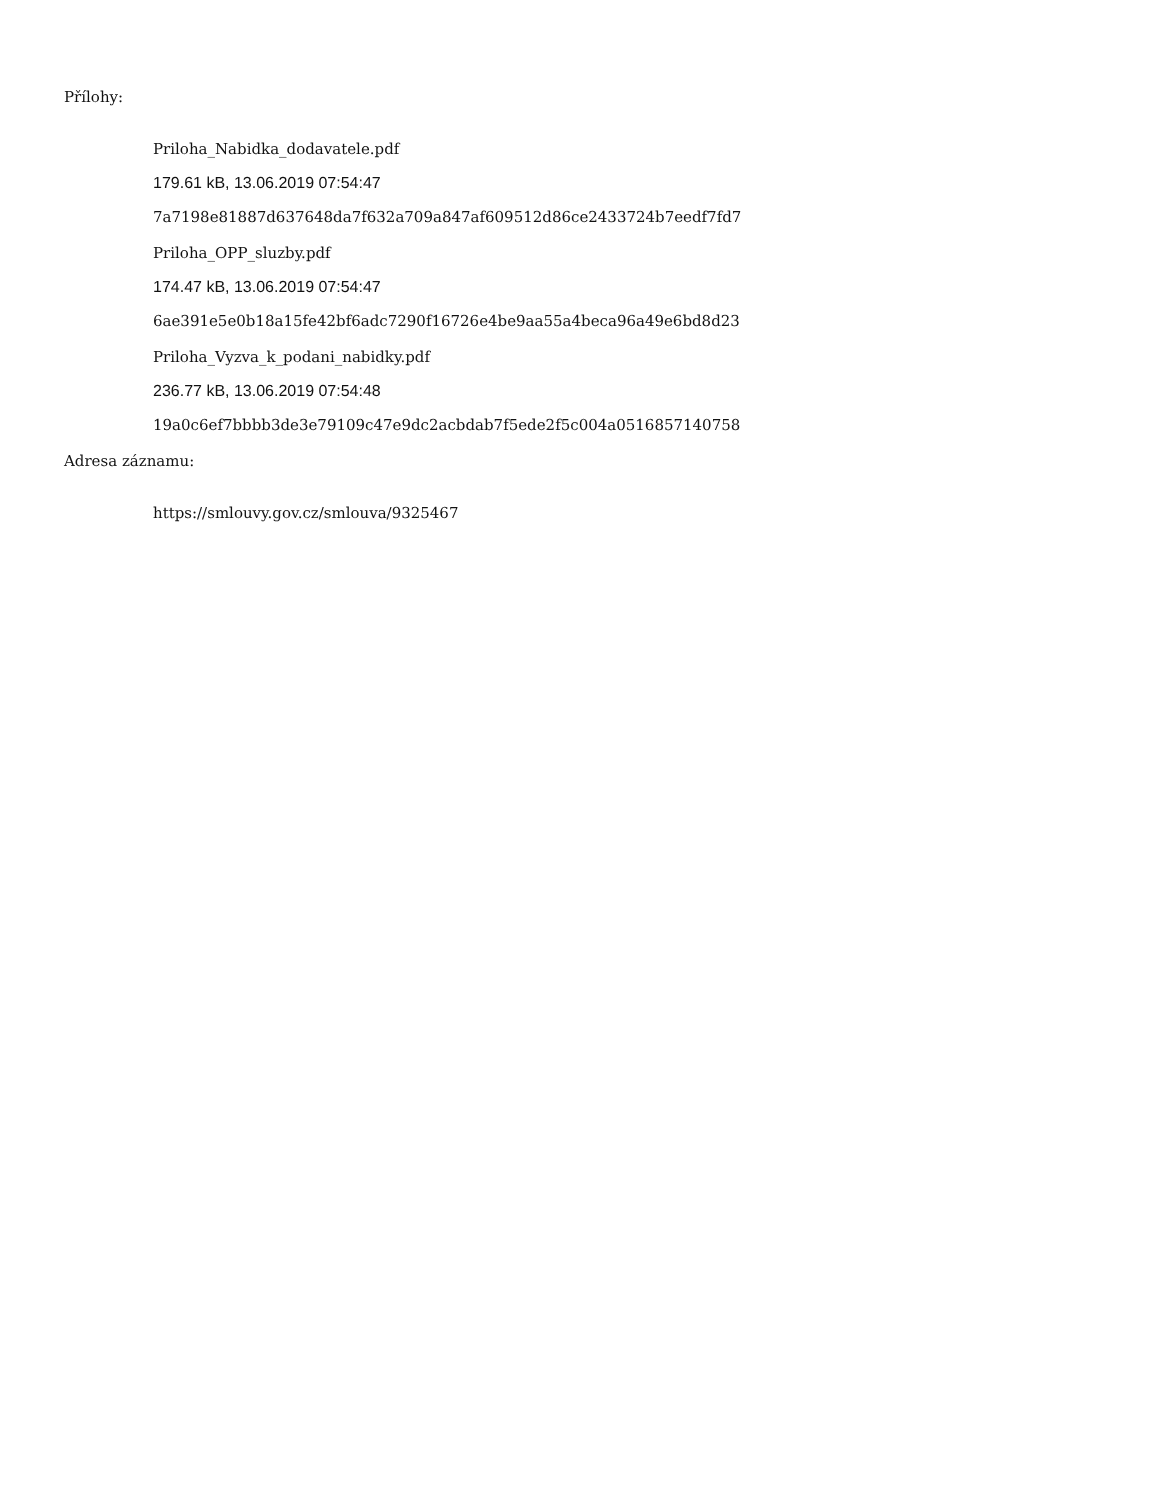Přílohy:
Priloha_Nabidka_dodavatele.pdf
179.61 kB, 13.06.2019 07:54:47
7a7198e81887d637648da7f632a709a847af609512d86ce2433724b7eedf7fd7
Priloha_OPP_sluzby.pdf
174.47 kB, 13.06.2019 07:54:47
6ae391e5e0b18a15fe42bf6adc7290f16726e4be9aa55a4beca96a49e6bd8d23
Priloha_Vyzva_k_podani_nabidky.pdf
236.77 kB, 13.06.2019 07:54:48
19a0c6ef7bbbb3de3e79109c47e9dc2acbdab7f5ede2f5c004a0516857140758
Adresa záznamu:
https://smlouvy.gov.cz/smlouva/9325467